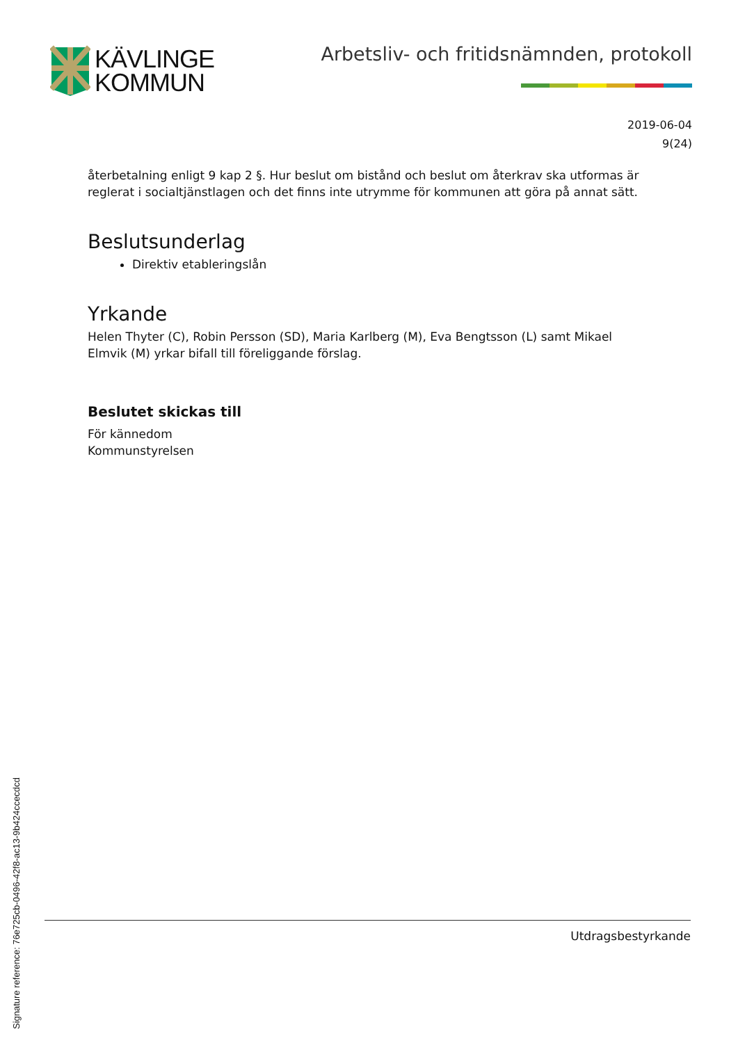KÄVLINGE
KOMMUN
Arbetsliv- och fritidsnämnden, protokoll
2019-06-04
9(24)
återbetalning enligt 9 kap 2 §. Hur beslut om bistånd och beslut om återkrav ska utformas är reglerat i socialtjänstlagen och det finns inte utrymme för kommunen att göra på annat sätt.
Beslutsunderlag
Direktiv etableringslån
Yrkande
Helen Thyter (C), Robin Persson (SD), Maria Karlberg (M), Eva Bengtsson (L) samt Mikael Elmvik (M) yrkar bifall till föreliggande förslag.
Beslutet skickas till
För kännedom
Kommunstyrelsen
Utdragsbestyrkande
Signature reference: 76e725cb-0496-42f8-ac13-9b424ccecdcd